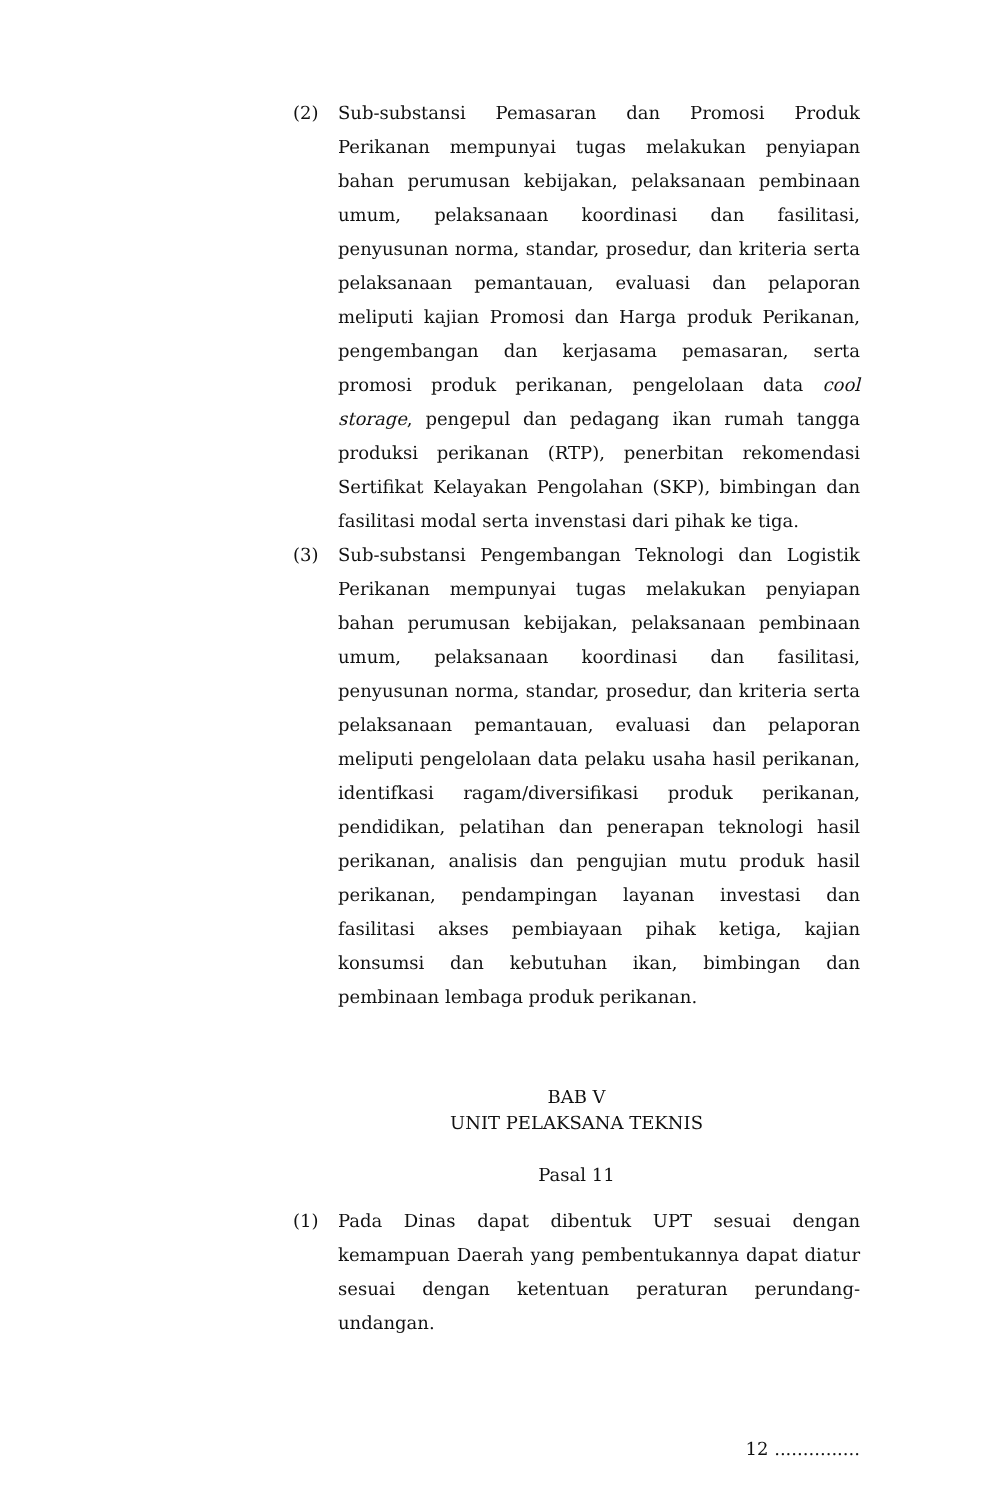(2) Sub-substansi Pemasaran dan Promosi Produk Perikanan mempunyai tugas melakukan penyiapan bahan perumusan kebijakan, pelaksanaan pembinaan umum, pelaksanaan koordinasi dan fasilitasi, penyusunan norma, standar, prosedur, dan kriteria serta pelaksanaan pemantauan, evaluasi dan pelaporan meliputi kajian Promosi dan Harga produk Perikanan, pengembangan dan kerjasama pemasaran, serta promosi produk perikanan, pengelolaan data cool storage, pengepul dan pedagang ikan rumah tangga produksi perikanan (RTP), penerbitan rekomendasi Sertifikat Kelayakan Pengolahan (SKP), bimbingan dan fasilitasi modal serta invenstasi dari pihak ke tiga.
(3) Sub-substansi Pengembangan Teknologi dan Logistik Perikanan mempunyai tugas melakukan penyiapan bahan perumusan kebijakan, pelaksanaan pembinaan umum, pelaksanaan koordinasi dan fasilitasi, penyusunan norma, standar, prosedur, dan kriteria serta pelaksanaan pemantauan, evaluasi dan pelaporan meliputi pengelolaan data pelaku usaha hasil perikanan, identifkasi ragam/diversifikasi produk perikanan, pendidikan, pelatihan dan penerapan teknologi hasil perikanan, analisis dan pengujian mutu produk hasil perikanan, pendampingan layanan investasi dan fasilitasi akses pembiayaan pihak ketiga, kajian konsumsi dan kebutuhan ikan, bimbingan dan pembinaan lembaga produk perikanan.
BAB V
UNIT PELAKSANA TEKNIS
Pasal 11
(1) Pada Dinas dapat dibentuk UPT sesuai dengan kemampuan Daerah yang pembentukannya dapat diatur sesuai dengan ketentuan peraturan perundang-undangan.
12 ...............